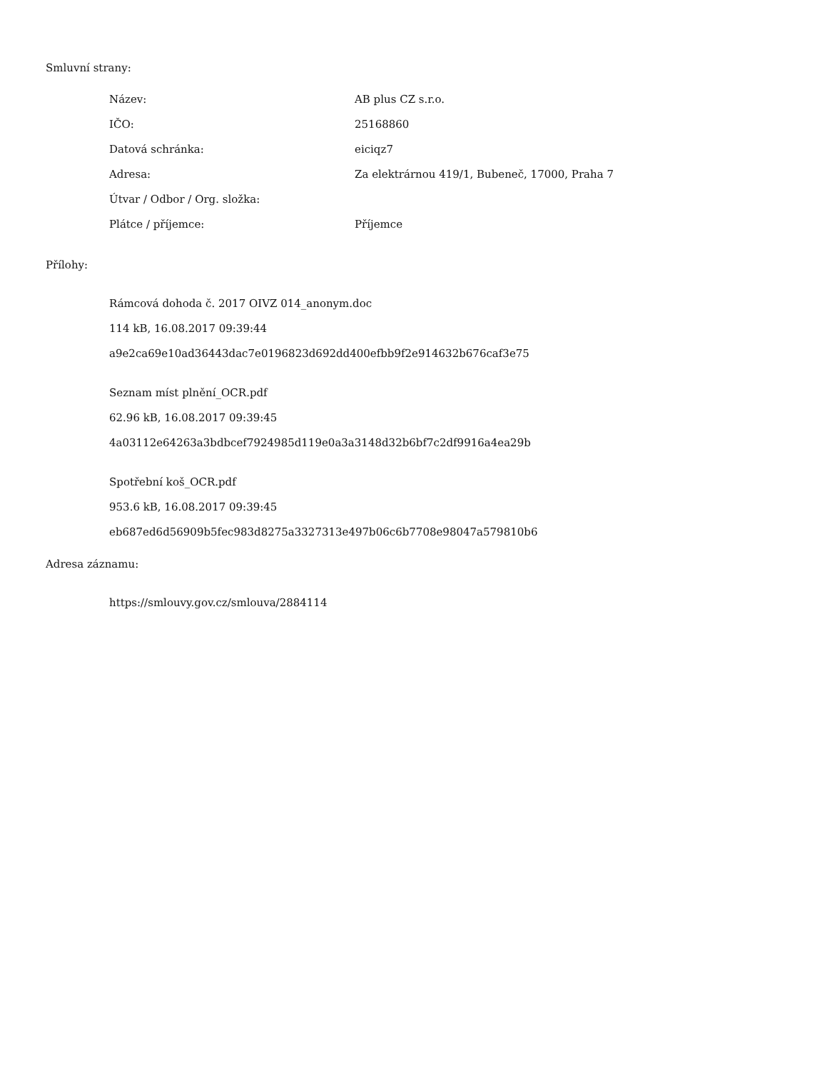Smluvní strany:
| Název: | AB plus CZ s.r.o. |
| IČO: | 25168860 |
| Datová schránka: | eiciqz7 |
| Adresa: | Za elektrárnou 419/1, Bubeneč, 17000, Praha 7 |
| Útvar / Odbor / Org. složka: | |
| Plátce / příjemce: | Příjemce |
Přílohy:
Rámcová dohoda č. 2017 OIVZ 014_anonym.doc
114 kB, 16.08.2017 09:39:44
a9e2ca69e10ad36443dac7e0196823d692dd400efbb9f2e914632b676caf3e75
Seznam míst plnění_OCR.pdf
62.96 kB, 16.08.2017 09:39:45
4a03112e64263a3bdbcef7924985d119e0a3a3148d32b6bf7c2df9916a4ea29b
Spotřební koš_OCR.pdf
953.6 kB, 16.08.2017 09:39:45
eb687ed6d56909b5fec983d8275a3327313e497b06c6b7708e98047a579810b6
Adresa záznamu:
https://smlouvy.gov.cz/smlouva/2884114